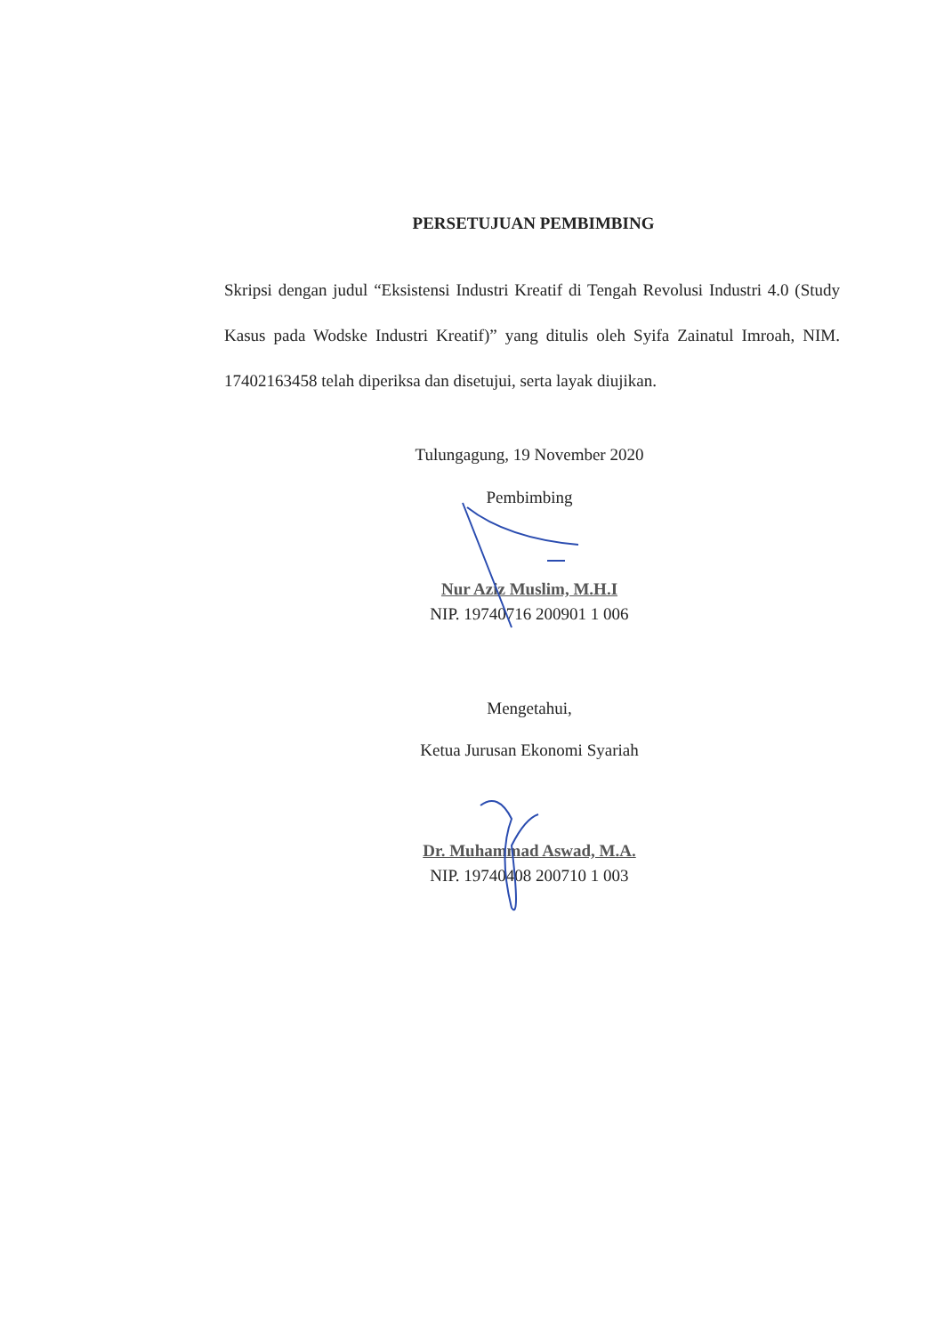PERSETUJUAN PEMBIMBING
Skripsi dengan judul “Eksistensi Industri Kreatif di Tengah Revolusi Industri 4.0 (Study Kasus pada Wodske Industri Kreatif)” yang ditulis oleh Syifa Zainatul Imroah, NIM. 17402163458 telah diperiksa dan disetujui, serta layak diujikan.
Tulungagung, 19 November 2020
Pembimbing
Nur Aziz Muslim, M.H.I
NIP. 19740716 200901 1 006
Mengetahui,
Ketua Jurusan Ekonomi Syariah
Dr. Muhammad Aswad, M.A.
NIP. 19740408 200710 1 003